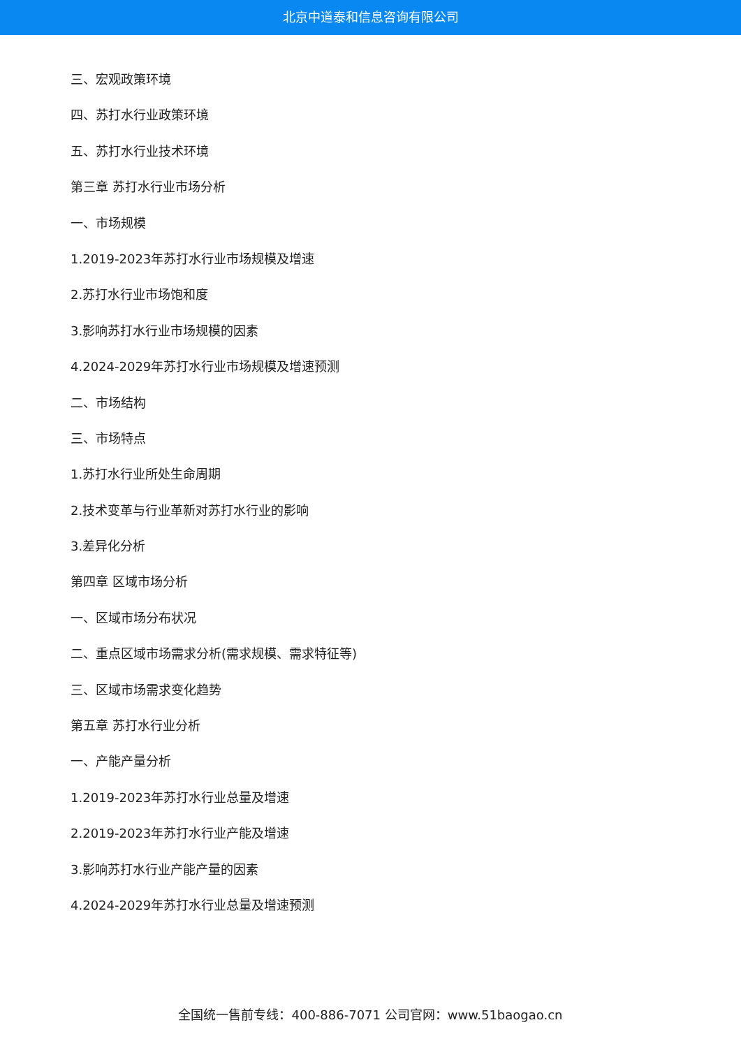北京中道泰和信息咨询有限公司
三、宏观政策环境
四、苏打水行业政策环境
五、苏打水行业技术环境
第三章 苏打水行业市场分析
一、市场规模
1.2019-2023年苏打水行业市场规模及增速
2.苏打水行业市场饱和度
3.影响苏打水行业市场规模的因素
4.2024-2029年苏打水行业市场规模及增速预测
二、市场结构
三、市场特点
1.苏打水行业所处生命周期
2.技术变革与行业革新对苏打水行业的影响
3.差异化分析
第四章 区域市场分析
一、区域市场分布状况
二、重点区域市场需求分析(需求规模、需求特征等)
三、区域市场需求变化趋势
第五章 苏打水行业分析
一、产能产量分析
1.2019-2023年苏打水行业总量及增速
2.2019-2023年苏打水行业产能及增速
3.影响苏打水行业产能产量的因素
4.2024-2029年苏打水行业总量及增速预测
全国统一售前专线：400-886-7071 公司官网：www.51baogao.cn